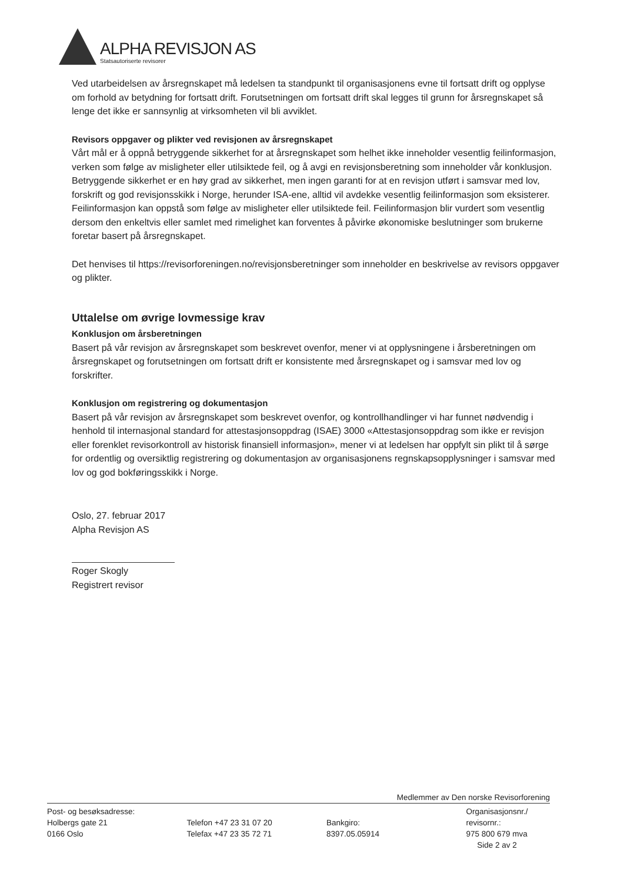ALPHA REVISJON AS
Statsautoriserte revisorer
Ved utarbeidelsen av årsregnskapet må ledelsen ta standpunkt til organisasjonens evne til fortsatt drift og opplyse om forhold av betydning for fortsatt drift. Forutsetningen om fortsatt drift skal legges til grunn for årsregnskapet så lenge det ikke er sannsynlig at virksomheten vil bli avviklet.
Revisors oppgaver og plikter ved revisjonen av årsregnskapet
Vårt mål er å oppnå betryggende sikkerhet for at årsregnskapet som helhet ikke inneholder vesentlig feilinformasjon, verken som følge av misligheter eller utilsiktede feil, og å avgi en revisjonsberetning som inneholder vår konklusjon. Betryggende sikkerhet er en høy grad av sikkerhet, men ingen garanti for at en revisjon utført i samsvar med lov, forskrift og god revisjonsskikk i Norge, herunder ISA-ene, alltid vil avdekke vesentlig feilinformasjon som eksisterer. Feilinformasjon kan oppstå som følge av misligheter eller utilsiktede feil. Feilinformasjon blir vurdert som vesentlig dersom den enkeltvis eller samlet med rimelighet kan forventes å påvirke økonomiske beslutninger som brukerne foretar basert på årsregnskapet.
Det henvises til https://revisorforeningen.no/revisjonsberetninger som inneholder en beskrivelse av revisors oppgaver og plikter.
Uttalelse om øvrige lovmessige krav
Konklusjon om årsberetningen
Basert på vår revisjon av årsregnskapet som beskrevet ovenfor, mener vi at opplysningene i årsberetningen om årsregnskapet og forutsetningen om fortsatt drift er konsistente med årsregnskapet og i samsvar med lov og forskrifter.
Konklusjon om registrering og dokumentasjon
Basert på vår revisjon av årsregnskapet som beskrevet ovenfor, og kontrollhandlinger vi har funnet nødvendig i henhold til internasjonal standard for attestasjonsoppdrag (ISAE) 3000 «Attestasjonsoppdrag som ikke er revisjon eller forenklet revisorkontroll av historisk finansiell informasjon», mener vi at ledelsen har oppfylt sin plikt til å sørge for ordentlig og oversiktlig registrering og dokumentasjon av organisasjonens regnskapsopplysninger i samsvar med lov og god bokføringsskikk i Norge.
Oslo, 27. februar 2017
Alpha Revisjon AS
Roger Skogly
Registrert revisor
Medlemmer av Den norske Revisorforening
Post- og besøksadresse:
Holbergs gate 21
0166 Oslo
Telefon +47 23 31 07 20
Telefax +47 23 35 72 71
Bankgiro:
8397.05.05914
Organisasjonsnr./
revisornr.:
975 800 679 mva
Side 2 av 2